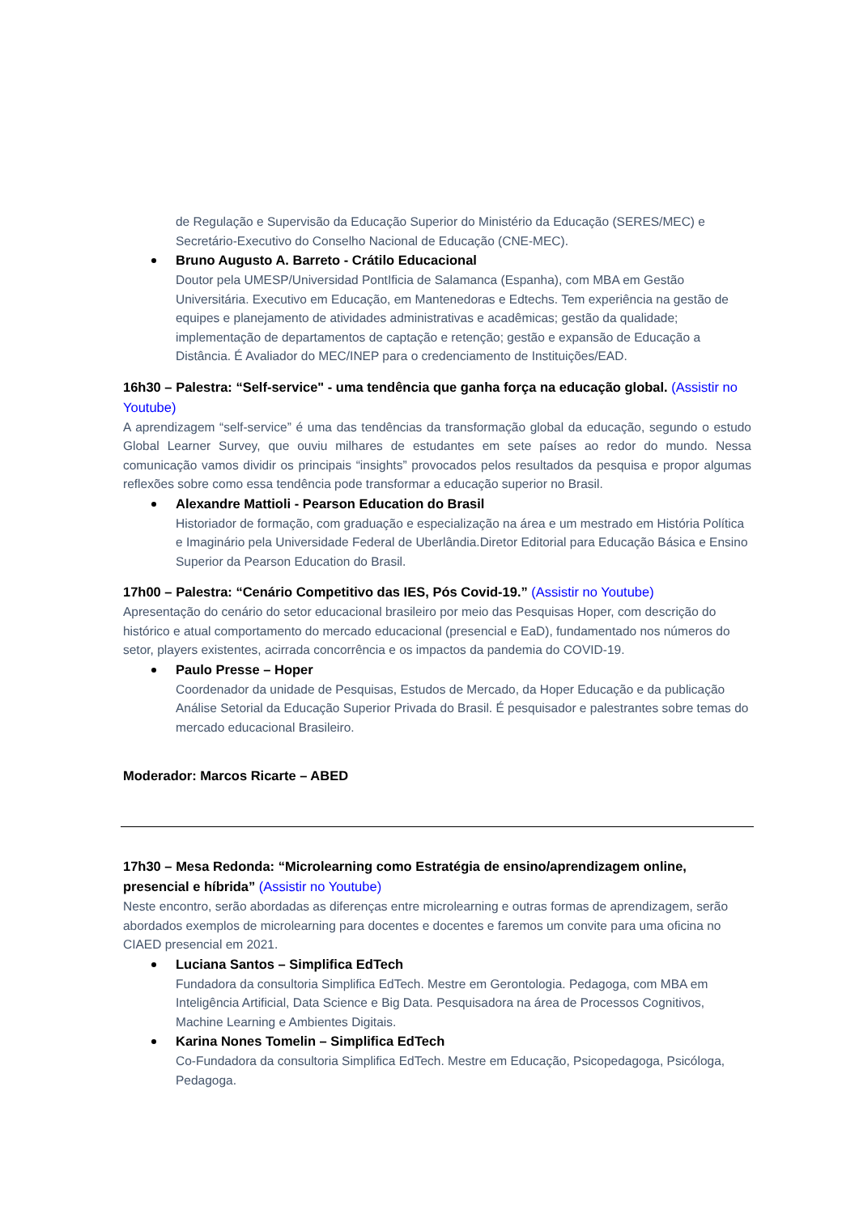de Regulação e Supervisão da Educação Superior do Ministério da Educação (SERES/MEC) e Secretário-Executivo do Conselho Nacional de Educação (CNE-MEC).
Bruno Augusto A. Barreto - Crátilo Educacional
Doutor pela UMESP/Universidad PontIficia de Salamanca (Espanha), com MBA em Gestão Universitária. Executivo em Educação, em Mantenedoras e Edtechs. Tem experiência na gestão de equipes e planejamento de atividades administrativas e acadêmicas; gestão da qualidade; implementação de departamentos de captação e retenção; gestão e expansão de Educação a Distância. É Avaliador do MEC/INEP para o credenciamento de Instituições/EAD.
16h30 – Palestra: “Self-service" - uma tendência que ganha força na educação global. (Assistir no Youtube)
A aprendizagem “self-service” é uma das tendências da transformação global da educação, segundo o estudo Global Learner Survey, que ouviu milhares de estudantes em sete países ao redor do mundo. Nessa comunicação vamos dividir os principais “insights” provocados pelos resultados da pesquisa e propor algumas reflexões sobre como essa tendência pode transformar a educação superior no Brasil.
Alexandre Mattioli - Pearson Education do Brasil
Historiador de formação, com graduação e especialização na área e um mestrado em História Política e Imaginário pela Universidade Federal de Uberlândia.Diretor Editorial para Educação Básica e Ensino Superior da Pearson Education do Brasil.
17h00 – Palestra: “Cenário Competitivo das IES, Pós Covid-19.” (Assistir no Youtube)
Apresentação do cenário do setor educacional brasileiro por meio das Pesquisas Hoper, com descrição do histórico e atual comportamento do mercado educacional (presencial e EaD), fundamentado nos números do setor, players existentes, acirrada concorrência e os impactos da pandemia do COVID-19.
Paulo Presse – Hoper
Coordenador da unidade de Pesquisas, Estudos de Mercado, da Hoper Educação e da publicação Análise Setorial da Educação Superior Privada do Brasil. É pesquisador e palestrantes sobre temas do mercado educacional Brasileiro.
Moderador: Marcos Ricarte – ABED
17h30 – Mesa Redonda: “Microlearning como Estratégia de ensino/aprendizagem online, presencial e híbrida” (Assistir no Youtube)
Neste encontro, serão abordadas as diferenças entre microlearning e outras formas de aprendizagem, serão abordados exemplos de microlearning para docentes e docentes e faremos um convite para uma oficina no CIAED presencial em 2021.
Luciana Santos – Simplifica EdTech
Fundadora da consultoria Simplifica EdTech. Mestre em Gerontologia. Pedagoga, com MBA em Inteligência Artificial, Data Science e Big Data. Pesquisadora na área de Processos Cognitivos, Machine Learning e Ambientes Digitais.
Karina Nones Tomelin – Simplifica EdTech
Co-Fundadora da consultoria Simplifica EdTech. Mestre em Educação, Psicopedagoga, Psicóloga, Pedagoga.